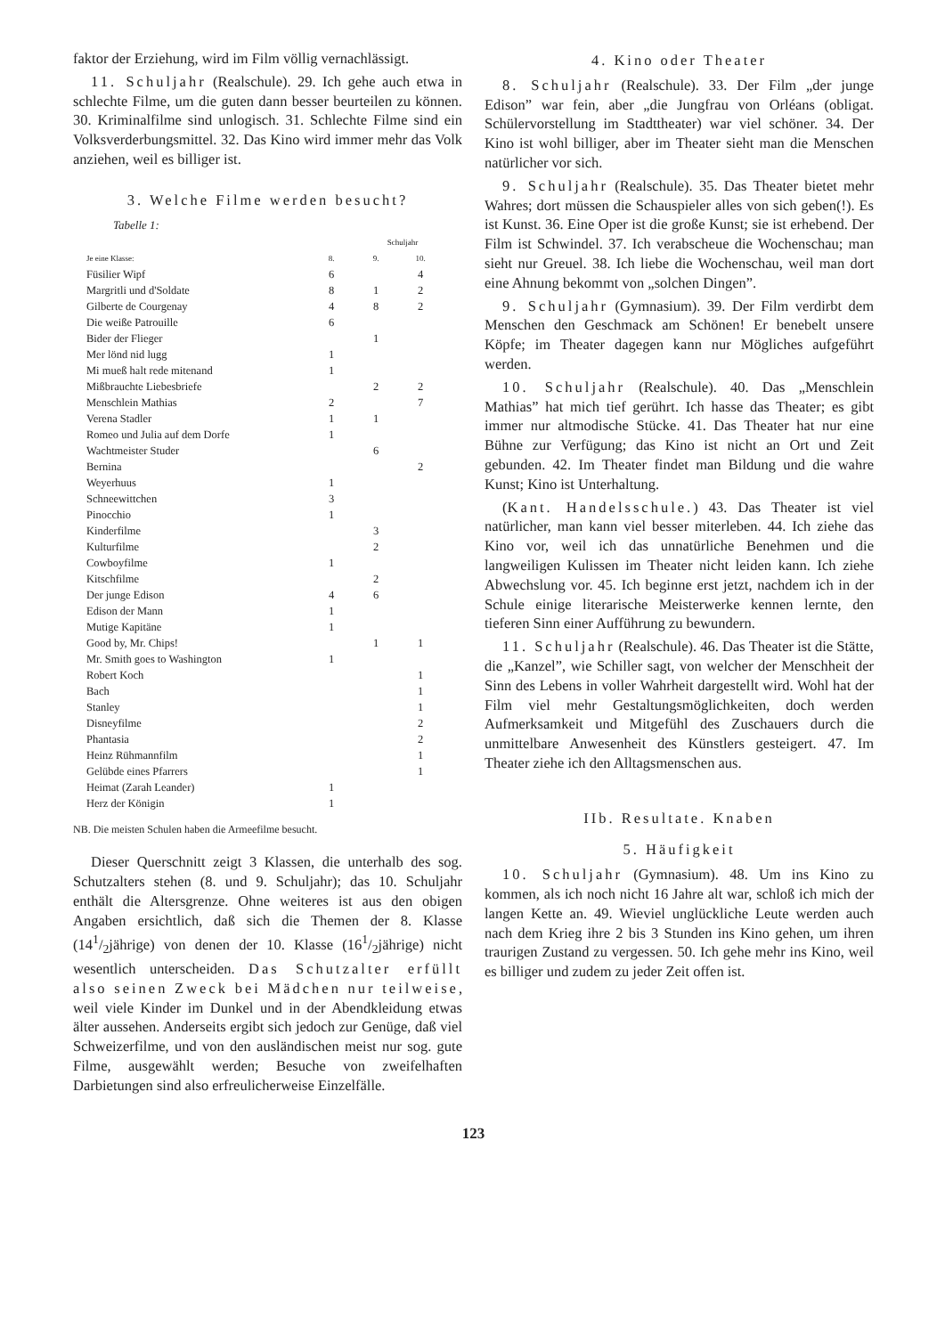faktor der Erziehung, wird im Film völlig vernachlässigt.
11. Schuljahr (Realschule). 29. Ich gehe auch etwa in schlechte Filme, um die guten dann besser beurteilen zu können. 30. Kriminalfilme sind unlogisch. 31. Schlechte Filme sind ein Volksverderbungsmittel. 32. Das Kino wird immer mehr das Volk anziehen, weil es billiger ist.
3. Welche Filme werden besucht?
Tabelle 1:
| | Schuljahr | | |
| --- | --- | --- | --- |
| Je eine Klasse: | 8. | 9. | 10. |
| Füsilier Wipf | 6 | | 4 |
| Margritli und d'Soldate | 8 | 1 | 2 |
| Gilberte de Courgenay | 4 | 8 | 2 |
| Die weiße Patrouille | 6 | | |
| Bider der Flieger | | 1 | |
| Mer lönd nid lugg | 1 | | |
| Mi mueß halt rede mitenand | 1 | | |
| Mißbrauchte Liebesbriefe | | 2 | 2 |
| Menschlein Mathias | 2 | | 7 |
| Verena Stadler | 1 | 1 | |
| Romeo und Julia auf dem Dorfe | 1 | | |
| Wachtmeister Studer | | 6 | |
| Bernina | | | 2 |
| Weyerhuus | 1 | | |
| Schneewittchen | 3 | | |
| Pinocchio | 1 | | |
| Kinderfilme | | 3 | |
| Kulturfilme | | 2 | |
| Cowboyfilme | 1 | | |
| Kitschfilme | | 2 | |
| Der junge Edison | 4 | 6 | |
| Edison der Mann | 1 | | |
| Mutige Kapitäne | 1 | | |
| Good by, Mr. Chips! | | 1 | 1 |
| Mr. Smith goes to Washington | 1 | | |
| Robert Koch | | | 1 |
| Bach | | | 1 |
| Stanley | | | 1 |
| Disneyfilme | | | 2 |
| Phantasia | | | 2 |
| Heinz Rühmannfilm | | | 1 |
| Gelübde eines Pfarrers | | | 1 |
| Heimat (Zarah Leander) | 1 | | |
| Herz der Königin | 1 | | |
NB. Die meisten Schulen haben die Armeefilme besucht.
Dieser Querschnitt zeigt 3 Klassen, die unterhalb des sog. Schutzalters stehen (8. und 9. Schuljahr); das 10. Schuljahr enthält die Altersgrenze. Ohne weiteres ist aus den obigen Angaben ersichtlich, daß sich die Themen der 8. Klasse (141/2jährige) von denen der 10. Klasse (161/2jährige) nicht wesentlich unterscheiden. Das Schutzalter erfüllt also seinen Zweck bei Mädchen nur teilweise, weil viele Kinder im Dunkel und in der Abendkleidung etwas älter aussehen. Anderseits ergibt sich jedoch zur Genüge, daß viel Schweizerfilme, und von den ausländischen meist nur sog. gute Filme, ausgewählt werden; Besuche von zweifelhaften Darbietungen sind also erfreulicherweise Einzelfälle.
4. Kino oder Theater
8. Schuljahr (Realschule). 33. Der Film „der junge Edison” war fein, aber „die Jungfrau von Orléans (obligat. Schülervorstellung im Stadttheater) war viel schöner. 34. Der Kino ist wohl billiger, aber im Theater sieht man die Menschen natürlicher vor sich.
9. Schuljahr (Realschule). 35. Das Theater bietet mehr Wahres; dort müssen die Schauspieler alles von sich geben(!). Es ist Kunst. 36. Eine Oper ist die große Kunst; sie ist erhebend. Der Film ist Schwindel. 37. Ich verabscheue die Wochenschau; man sieht nur Greuel. 38. Ich liebe die Wochenschau, weil man dort eine Ahnung bekommt von „solchen Dingen”.
9. Schuljahr (Gymnasium). 39. Der Film verdirbt dem Menschen den Geschmack am Schönen! Er benebelt unsere Köpfe; im Theater dagegen kann nur Mögliches aufgeführt werden.
10. Schuljahr (Realschule). 40. Das „Menschlein Mathias” hat mich tief gerührt. Ich hasse das Theater; es gibt immer nur altmodische Stücke. 41. Das Theater hat nur eine Bühne zur Verfügung; das Kino ist nicht an Ort und Zeit gebunden. 42. Im Theater findet man Bildung und die wahre Kunst; Kino ist Unterhaltung.
(Kant. Handelsschule.) 43. Das Theater ist viel natürlicher, man kann viel besser miterleben. 44. Ich ziehe das Kino vor, weil ich das unnatürliche Benehmen und die langweiligen Kulissen im Theater nicht leiden kann. Ich ziehe Abwechslung vor. 45. Ich beginne erst jetzt, nachdem ich in der Schule einige literarische Meisterwerke kennen lernte, den tieferen Sinn einer Aufführung zu bewundern.
11. Schuljahr (Realschule). 46. Das Theater ist die Stätte, die „Kanzel”, wie Schiller sagt, von welcher der Menschheit der Sinn des Lebens in voller Wahrheit dargestellt wird. Wohl hat der Film viel mehr Gestaltungsmöglichkeiten, doch werden Aufmerksamkeit und Mitgefühl des Zuschauers durch die unmittelbare Anwesenheit des Künstlers gesteigert. 47. Im Theater ziehe ich den Alltagsmenschen aus.
IIb. Resultate. Knaben
5. Häufigkeit
10. Schuljahr (Gymnasium). 48. Um ins Kino zu kommen, als ich noch nicht 16 Jahre alt war, schloß ich mich der langen Kette an. 49. Wieviel unglückliche Leute werden auch nach dem Krieg ihre 2 bis 3 Stunden ins Kino gehen, um ihren traurigen Zustand zu vergessen. 50. Ich gehe mehr ins Kino, weil es billiger und zudem zu jeder Zeit offen ist.
123